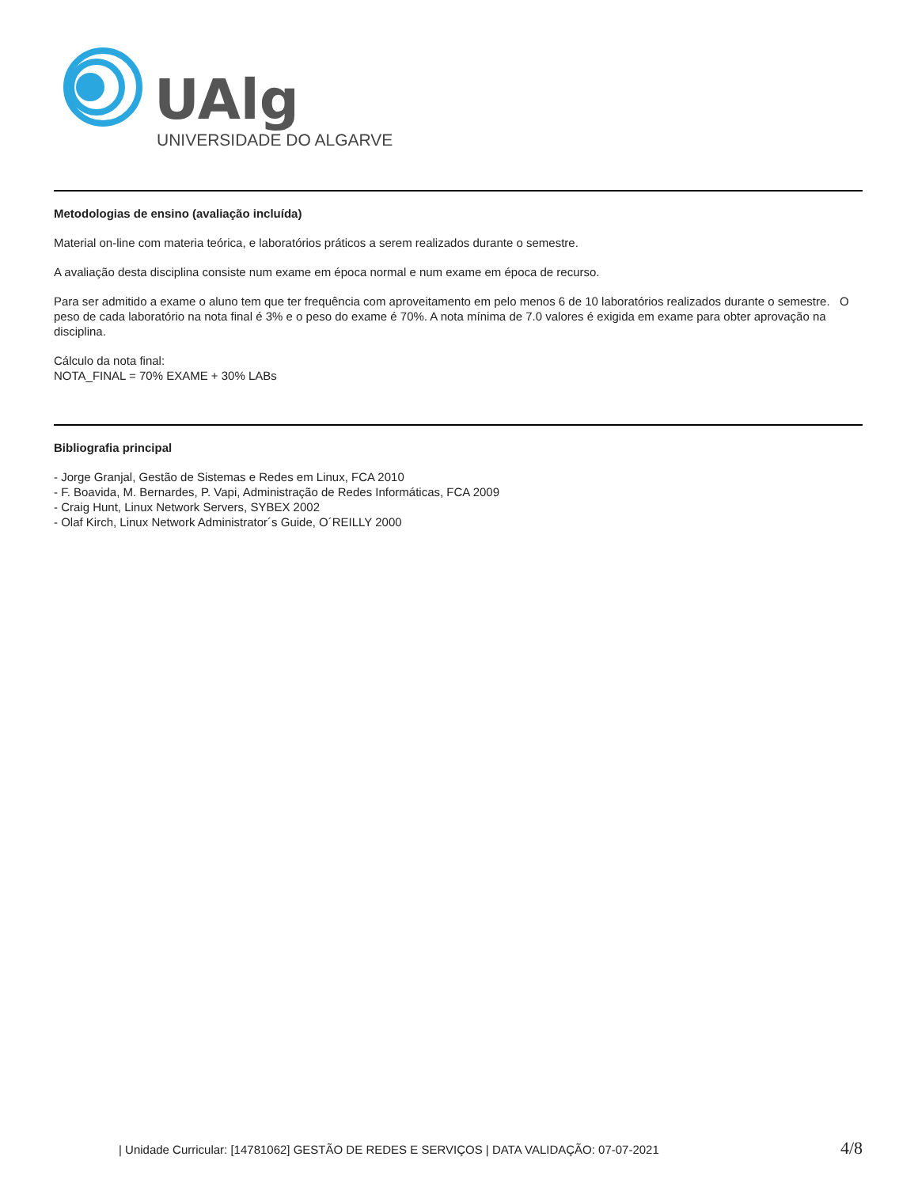UAlg
UNIVERSIDADE DO ALGARVE
Metodologias de ensino (avaliação incluída)
Material on-line com materia teórica, e laboratórios práticos a serem realizados durante o semestre.
A avaliação desta disciplina consiste num exame em época normal e num exame em época de recurso.
Para ser admitido a exame o aluno tem que ter frequência com aproveitamento em pelo menos 6 de 10 laboratórios realizados durante o semestre. O peso de cada laboratório na nota final é 3% e o peso do exame é 70%. A nota mínima de 7.0 valores é exigida em exame para obter aprovação na disciplina.
Cálculo da nota final:
NOTA_FINAL = 70% EXAME + 30% LABs
Bibliografia principal
- Jorge Granjal, Gestão de Sistemas e Redes em Linux, FCA 2010
- F. Boavida, M. Bernardes, P. Vapi, Administração de Redes Informáticas, FCA 2009
- Craig Hunt, Linux Network Servers, SYBEX 2002
- Olaf Kirch, Linux Network Administrator´s Guide, O´REILLY 2000
| Unidade Curricular: [14781062] GESTÃO DE REDES E SERVIÇOS | DATA VALIDAÇÃO: 07-07-2021 4/8